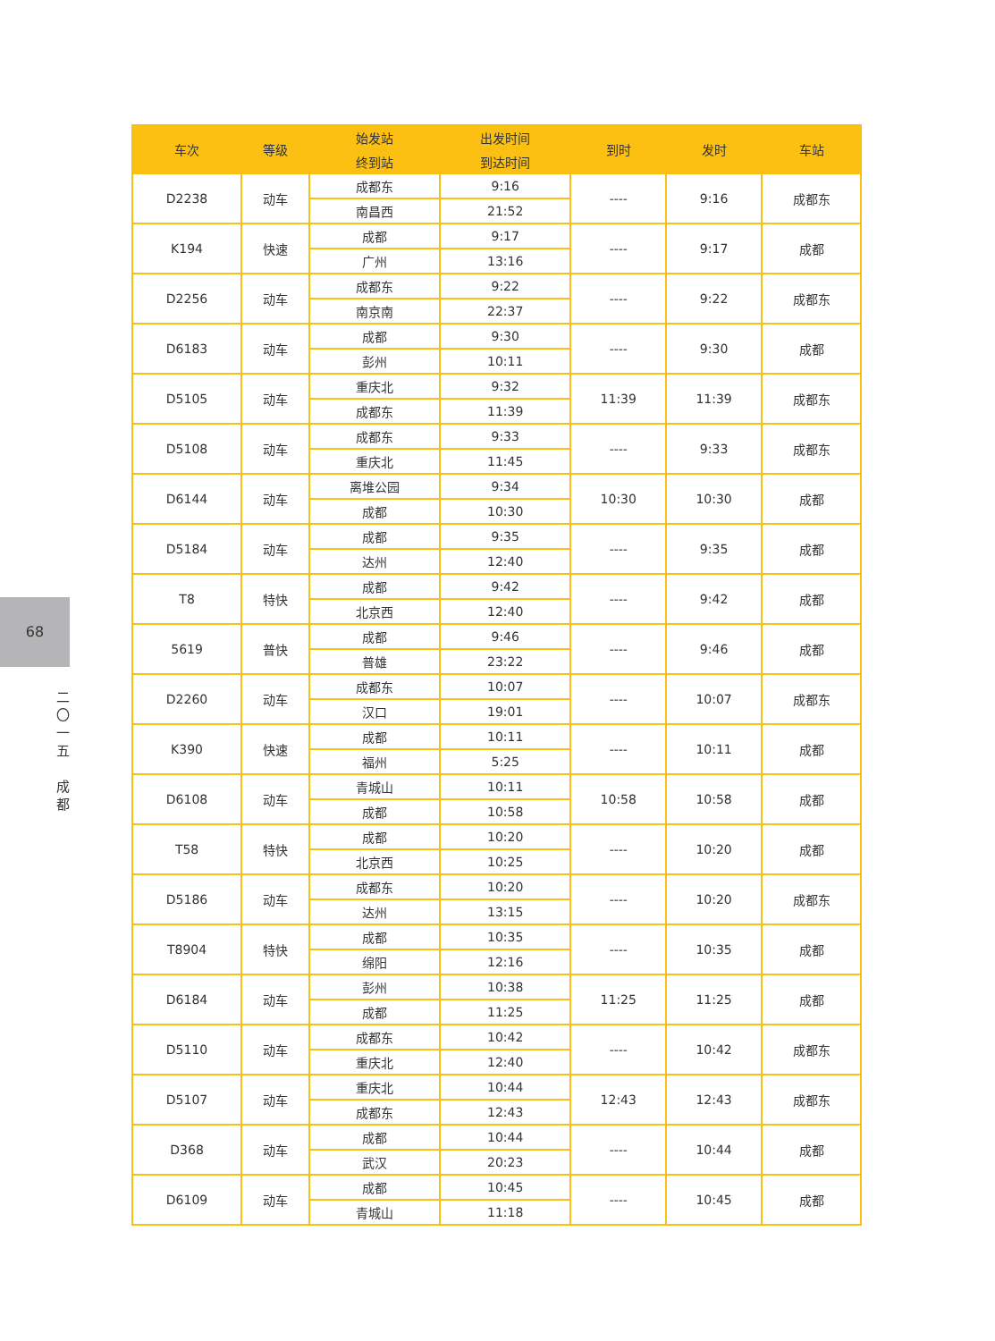68
二
〇
一
五
成
都
| 车次 | 等级 | 始发站 | 出发时间 | 到时 | 发时 | 车站 |
| --- | --- | --- | --- | --- | --- | --- |
| | | 终到站 | 到达时间 | | | |
| D2238 | 动车 | 成都东 | 9:16 | ---- | 9:16 | 成都东 |
| | | 南昌西 | 21:52 | | | |
| K194 | 快速 | 成都 | 9:17 | ---- | 9:17 | 成都 |
| | | 广州 | 13:16 | | | |
| D2256 | 动车 | 成都东 | 9:22 | ---- | 9:22 | 成都东 |
| | | 南京南 | 22:37 | | | |
| D6183 | 动车 | 成都 | 9:30 | ---- | 9:30 | 成都 |
| | | 彭州 | 10:11 | | | |
| D5105 | 动车 | 重庆北 | 9:32 | 11:39 | 11:39 | 成都东 |
| | | 成都东 | 11:39 | | | |
| D5108 | 动车 | 成都东 | 9:33 | ---- | 9:33 | 成都东 |
| | | 重庆北 | 11:45 | | | |
| D6144 | 动车 | 离堆公园 | 9:34 | 10:30 | 10:30 | 成都 |
| | | 成都 | 10:30 | | | |
| D5184 | 动车 | 成都 | 9:35 | ---- | 9:35 | 成都 |
| | | 达州 | 12:40 | | | |
| T8 | 特快 | 成都 | 9:42 | ---- | 9:42 | 成都 |
| | | 北京西 | 12:40 | | | |
| 5619 | 普快 | 成都 | 9:46 | ---- | 9:46 | 成都 |
| | | 普雄 | 23:22 | | | |
| D2260 | 动车 | 成都东 | 10:07 | ---- | 10:07 | 成都东 |
| | | 汉口 | 19:01 | | | |
| K390 | 快速 | 成都 | 10:11 | ---- | 10:11 | 成都 |
| | | 福州 | 5:25 | | | |
| D6108 | 动车 | 青城山 | 10:11 | 10:58 | 10:58 | 成都 |
| | | 成都 | 10:58 | | | |
| T58 | 特快 | 成都 | 10:20 | ---- | 10:20 | 成都 |
| | | 北京西 | 10:25 | | | |
| D5186 | 动车 | 成都东 | 10:20 | ---- | 10:20 | 成都东 |
| | | 达州 | 13:15 | | | |
| T8904 | 特快 | 成都 | 10:35 | ---- | 10:35 | 成都 |
| | | 绵阳 | 12:16 | | | |
| D6184 | 动车 | 彭州 | 10:38 | 11:25 | 11:25 | 成都 |
| | | 成都 | 11:25 | | | |
| D5110 | 动车 | 成都东 | 10:42 | ---- | 10:42 | 成都东 |
| | | 重庆北 | 12:40 | | | |
| D5107 | 动车 | 重庆北 | 10:44 | 12:43 | 12:43 | 成都东 |
| | | 成都东 | 12:43 | | | |
| D368 | 动车 | 成都 | 10:44 | ---- | 10:44 | 成都 |
| | | 武汉 | 20:23 | | | |
| D6109 | 动车 | 成都 | 10:45 | ---- | 10:45 | 成都 |
| | | 青城山 | 11:18 | | | |